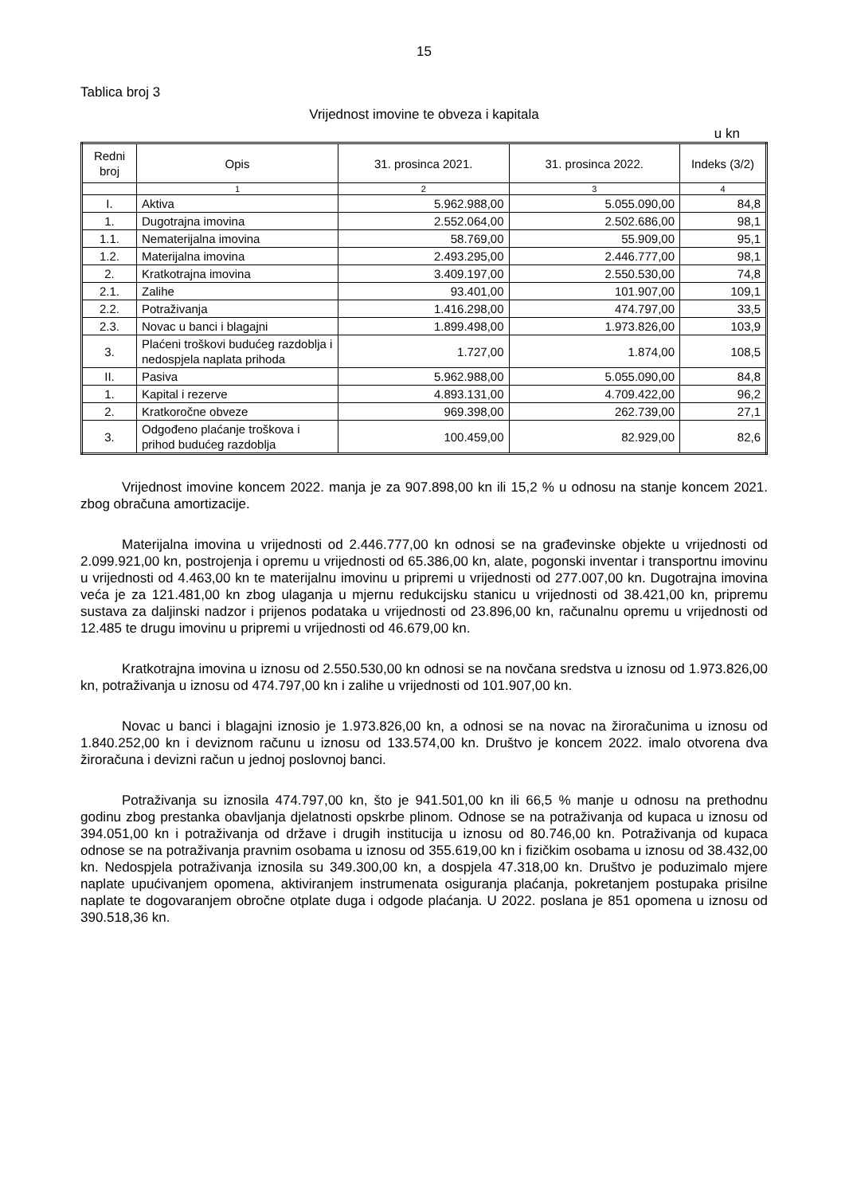15
Tablica broj 3
Vrijednost imovine te obveza i kapitala
u kn
| Redni broj | Opis | 31. prosinca 2021. | 31. prosinca 2022. | Indeks (3/2) |
| --- | --- | --- | --- | --- |
| | 1 | 2 | 3 | 4 |
| I. | Aktiva | 5.962.988,00 | 5.055.090,00 | 84,8 |
| 1. | Dugotrajna imovina | 2.552.064,00 | 2.502.686,00 | 98,1 |
| 1.1. | Nematerijalna imovina | 58.769,00 | 55.909,00 | 95,1 |
| 1.2. | Materijalna imovina | 2.493.295,00 | 2.446.777,00 | 98,1 |
| 2. | Kratkotrajna imovina | 3.409.197,00 | 2.550.530,00 | 74,8 |
| 2.1. | Zalihe | 93.401,00 | 101.907,00 | 109,1 |
| 2.2. | Potraživanja | 1.416.298,00 | 474.797,00 | 33,5 |
| 2.3. | Novac u banci i blagajni | 1.899.498,00 | 1.973.826,00 | 103,9 |
| 3. | Plaćeni troškovi budućeg razdoblja i nedospjela naplata prihoda | 1.727,00 | 1.874,00 | 108,5 |
| II. | Pasiva | 5.962.988,00 | 5.055.090,00 | 84,8 |
| 1. | Kapital i rezerve | 4.893.131,00 | 4.709.422,00 | 96,2 |
| 2. | Kratkoročne obveze | 969.398,00 | 262.739,00 | 27,1 |
| 3. | Odgođeno plaćanje troškova i prihod budućeg razdoblja | 100.459,00 | 82.929,00 | 82,6 |
Vrijednost imovine koncem 2022. manja je za 907.898,00 kn ili 15,2 % u odnosu na stanje koncem 2021. zbog obračuna amortizacije.
Materijalna imovina u vrijednosti od 2.446.777,00 kn odnosi se na građevinske objekte u vrijednosti od 2.099.921,00 kn, postrojenja i opremu u vrijednosti od 65.386,00 kn, alate, pogonski inventar i transportnu imovinu u vrijednosti od 4.463,00 kn te materijalnu imovinu u pripremi u vrijednosti od 277.007,00 kn. Dugotrajna imovina veća je za 121.481,00 kn zbog ulaganja u mjernu redukcijsku stanicu u vrijednosti od 38.421,00 kn, pripremu sustava za daljinski nadzor i prijenos podataka u vrijednosti od 23.896,00 kn, računalnu opremu u vrijednosti od 12.485 te drugu imovinu u pripremi u vrijednosti od 46.679,00 kn.
Kratkotrajna imovina u iznosu od 2.550.530,00 kn odnosi se na novčana sredstva u iznosu od 1.973.826,00 kn, potraživanja u iznosu od 474.797,00 kn i zalihe u vrijednosti od 101.907,00 kn.
Novac u banci i blagajni iznosio je 1.973.826,00 kn, a odnosi se na novac na žiroračunima u iznosu od 1.840.252,00 kn i deviznom računu u iznosu od 133.574,00 kn. Društvo je koncem 2022. imalo otvorena dva žiroračuna i devizni račun u jednoj poslovnoj banci.
Potraživanja su iznosila 474.797,00 kn, što je 941.501,00 kn ili 66,5 % manje u odnosu na prethodnu godinu zbog prestanka obavljanja djelatnosti opskrbe plinom. Odnose se na potraživanja od kupaca u iznosu od 394.051,00 kn i potraživanja od države i drugih institucija u iznosu od 80.746,00 kn. Potraživanja od kupaca odnose se na potraživanja pravnim osobama u iznosu od 355.619,00 kn i fizičkim osobama u iznosu od 38.432,00 kn. Nedospjela potraživanja iznosila su 349.300,00 kn, a dospjela 47.318,00 kn. Društvo je poduzimalo mjere naplate upućivanjem opomena, aktiviranjem instrumenata osiguranja plaćanja, pokretanjem postupaka prisilne naplate te dogovaranjem obročne otplate duga i odgode plaćanja. U 2022. poslana je 851 opomena u iznosu od 390.518,36 kn.